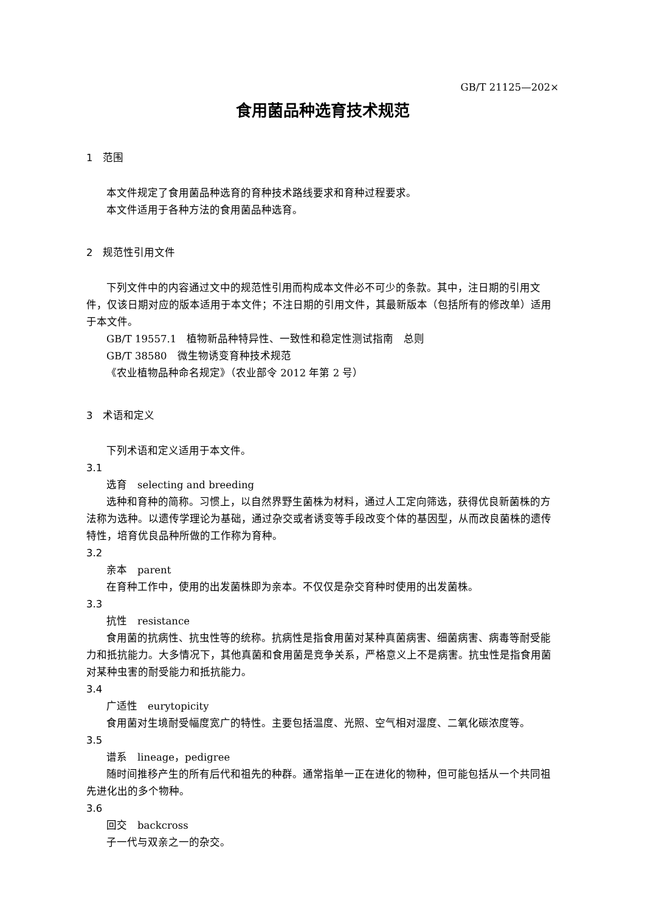GB/T 21125—202×
食用菌品种选育技术规范
1　范围
本文件规定了食用菌品种选育的育种技术路线要求和育种过程要求。
本文件适用于各种方法的食用菌品种选育。
2　规范性引用文件
下列文件中的内容通过文中的规范性引用而构成本文件必不可少的条款。其中，注日期的引用文件，仅该日期对应的版本适用于本文件；不注日期的引用文件，其最新版本（包括所有的修改单）适用于本文件。
GB/T 19557.1　植物新品种特异性、一致性和稳定性测试指南　总则
GB/T 38580　微生物诱变育种技术规范
《农业植物品种命名规定》（农业部令 2012 年第 2 号）
3　术语和定义
下列术语和定义适用于本文件。
3.1
选育　selecting and breeding
选种和育种的简称。习惯上，以自然界野生菌株为材料，通过人工定向筛选，获得优良新菌株的方法称为选种。以遗传学理论为基础，通过杂交或者诱变等手段改变个体的基因型，从而改良菌株的遗传特性，培育优良品种所做的工作称为育种。
3.2
亲本　parent
在育种工作中，使用的出发菌株即为亲本。不仅仅是杂交育种时使用的出发菌株。
3.3
抗性　resistance
食用菌的抗病性、抗虫性等的统称。抗病性是指食用菌对某种真菌病害、细菌病害、病毒等耐受能力和抵抗能力。大多情况下，其他真菌和食用菌是竞争关系，严格意义上不是病害。抗虫性是指食用菌对某种虫害的耐受能力和抵抗能力。
3.4
广适性　eurytopicity
食用菌对生境耐受幅度宽广的特性。主要包括温度、光照、空气相对湿度、二氧化碳浓度等。
3.5
谱系　lineage，pedigree
随时间推移产生的所有后代和祖先的种群。通常指单一正在进化的物种，但可能包括从一个共同祖先进化出的多个物种。
3.6
回交　backcross
子一代与双亲之一的杂交。